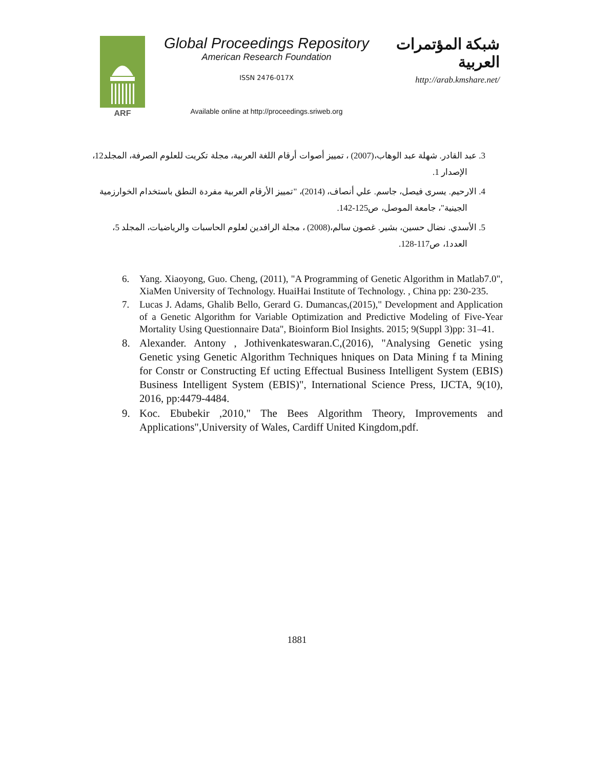ARF
Global Proceedings Repository
American Research Foundation
ISSN 2476-017X
Available online at http://proceedings.sriweb.org
شبكة المؤتمرات العربية
http://arab.kmshare.net/
3. عبد القادر. شهلة عبد الوهاب،(2007) ، تمييز أصوات أرقام اللغة العربية، مجلة تكريت للعلوم الصرفة، المجلد12، الإصدار 1.
4. الارحيم. يسرى فيصل، جاسم. علي أنصاف، (2014)، "تمييز الأرقام العربية مفردة النطق باستخدام الخوارزمية الجينية"، جامعة الموصل، ص125-142.
5. الأسدي. نضال حسين، بشير. غصون سالم،(2008) ، مجلة الرافدين لعلوم الحاسبات والرياضيات، المجلد 5، العدد1، ص117-128.
6. Yang. Xiaoyong, Guo. Cheng, (2011), "A Programming of Genetic Algorithm in Matlab7.0", XiaMen University of Technology. HuaiHai Institute of Technology. , China pp: 230-235.
7. Lucas J. Adams, Ghalib Bello, Gerard G. Dumancas,(2015)," Development and Application of a Genetic Algorithm for Variable Optimization and Predictive Modeling of Five-Year Mortality Using Questionnaire Data", Bioinform Biol Insights. 2015; 9(Suppl 3)pp: 31–41.
8. Alexander. Antony , Jothivenkateswaran.C,(2016), "Analysing Genetic ysing Genetic ysing Genetic Algorithm Techniques hniques on Data Mining f ta Mining for Constr or Constructing Ef ucting Effectual Business Intelligent System (EBIS) Business Intelligent System (EBIS)", International Science Press, IJCTA, 9(10), 2016, pp:4479-4484.
9. Koc. Ebubekir ,2010," The Bees Algorithm Theory, Improvements and Applications",University of Wales, Cardiff United Kingdom,pdf.
1881